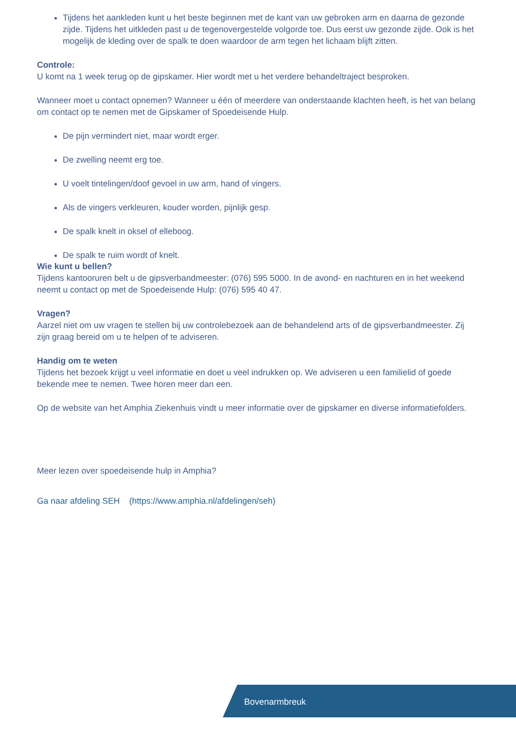Tijdens het aankleden kunt u het beste beginnen met de kant van uw gebroken arm en daarna de gezonde zijde. Tijdens het uitkleden past u de tegenovergestelde volgorde toe. Dus eerst uw gezonde zijde. Ook is het mogelijk de kleding over de spalk te doen waardoor de arm tegen het lichaam blijft zitten.
Controle:
U komt na 1 week terug op de gipskamer. Hier wordt met u het verdere behandeltraject besproken.
Wanneer moet u contact opnemen? Wanneer u één of meerdere van onderstaande klachten heeft, is het van belang om contact op te nemen met de Gipskamer of Spoedeisende Hulp.
De pijn vermindert niet, maar wordt erger.
De zwelling neemt erg toe.
U voelt tintelingen/doof gevoel in uw arm, hand of vingers.
Als de vingers verkleuren, kouder worden, pijnlijk gesp.
De spalk knelt in oksel of elleboog.
De spalk te ruim wordt of knelt.
Wie kunt u bellen?
Tijdens kantooruren belt u de gipsverbandmeester: (076) 595 5000. In de avond- en nachturen en in het weekend neemt u contact op met de Spoedeisende Hulp: (076) 595 40 47.
Vragen?
Aarzel niet om uw vragen te stellen bij uw controlebezoek aan de behandelend arts of de gipsverbandmeester. Zij zijn graag bereid om u te helpen of te adviseren.
Handig om te weten
Tijdens het bezoek krijgt u veel informatie en doet u veel indrukken op. We adviseren u een familielid of goede bekende mee te nemen. Twee horen meer dan een.
Op de website van het Amphia Ziekenhuis vindt u meer informatie over de gipskamer en diverse informatiefolders.
Meer lezen over spoedeisende hulp in Amphia?
Ga naar afdeling SEH (https://www.amphia.nl/afdelingen/seh)
Bovenarmbreuk